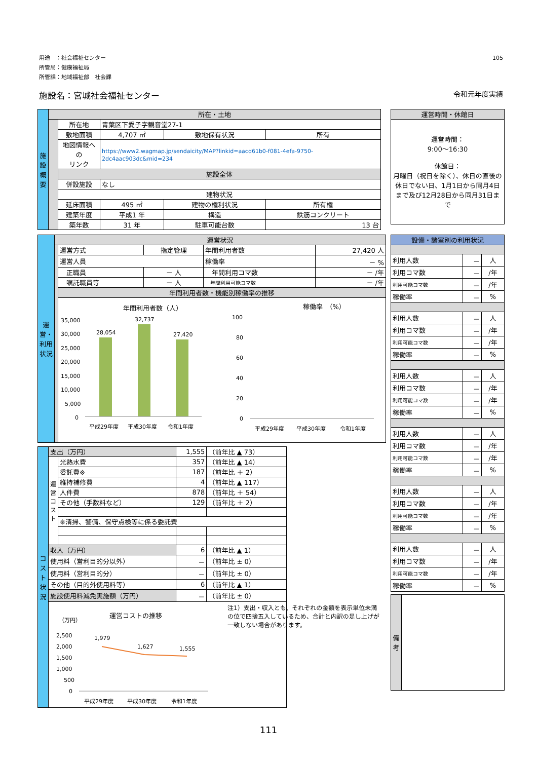105 用途　：社会福祉センター
所管局：健康福祉局
所管課：地域福祉部　社会課
施設名：宮城社会福祉センター 令和元年度実績
| 施設概要 | 所在・土地 | | | | |
| | | 所在地 | 青葉区下愛子字観音堂27-1 | | |
| | | 敷地面積 | 4,707 ㎡ | 敷地保有状況 | 所有 |
| | | 地図情報への リンク | https://www2.wagmap.jp/sendaicity/MAP?linkid=aacd61b0-f081-4efa-9750-2dc4aac903dc&mid=234 | | |
| | | 施設全体 | | | |
| | | 併設施設 | なし | | |
| | | 建物状況 | | | |
| | | 延床面積 | 495 ㎡ | 建物の権利状況 | 所有権 |
| | | 建築年度 | 平成1 年 | 構造 | 鉄筋コンクリート |
| | | 築年数 | 31 年 | 駐車可能台数 | 13 台 |
| 運営時間・休館日 |
| 運営時間： 9:00～16:30 休館日： 月曜日（祝日を除く）、休日の直後の休日でない日、1月1日から同月4日まで及び12月28日から同月31日まで |
| 運営・利用状況 | 運営状況 | | | | |
| | | 運営方式 | 指定管理 | 年間利用者数 | 27,420 人 |
| | | 運営人員 | | 稼働率 | － % |
| | | 正職員 | － 人 | 年間利用コマ数 | － /年 |
| | | 嘱託職員等 | － 人 | 年間利用可能コマ数 | － /年 |
| | | 年間利用者数・機能別稼働率の推移 | | | |
| | | 年間利用者数（人） 稼働率 （%） 35,000 30,000 25,000 20,000 15,000 10,000 5,000 0 28,054 32,737 27,420 平成29年度 平成30年度 令和1年度 100 80 60 40 20 0 平成29年度 平成30年度 令和1年度 | | | |
| 設備・諸室別の利用状況 | | |
| 利用人数 | － | 人 |
| 利用コマ数 | － | /年 |
| 利用可能コマ数 | － | /年 |
| 稼働率 | － | % |
| 利用人数 | － | 人 |
| 利用コマ数 | － | /年 |
| 利用可能コマ数 | － | /年 |
| 稼働率 | － | % |
| 利用人数 | － | 人 |
| 利用コマ数 | － | /年 |
| 利用可能コマ数 | － | /年 |
| 稼働率 | － | % |
| 利用人数 | － | 人 |
| 利用コマ数 | － | /年 |
| 利用可能コマ数 | － | /年 |
| 稼働率 | － | % |
| 利用人数 | － | 人 |
| 利用コマ数 | － | /年 |
| 利用可能コマ数 | － | /年 |
| 稼働率 | － | % |
| 利用人数 | － | 人 |
| 利用コマ数 | － | /年 |
| 利用可能コマ数 | － | /年 |
| 稼働率 | － | % |
| コスト状況 | 支出（万円） | | 1,555 | （前年比 ▲ 73） |
| | 運営コスト | 光熱水費 | 357 | （前年比 ▲ 14） |
| | | 委託費※ | 187 | （前年比 ＋ 2） |
| | | 維持補修費 | 4 | （前年比 ▲ 117） |
| | | 人件費 | 878 | （前年比 ＋ 54） |
| | | その他（手数料など） | 129 | （前年比 ＋ 2） |
| | | ※清掃、警備、保守点検等に係る委託費 | | |
| | 収入（万円） | | 6 | （前年比 ▲ 1） |
| | 使用料（営利目的分以外） | | － | （前年比 ± 0） |
| | 使用料（営利目的分） | | － | （前年比 ± 0） |
| | その他（目的外使用料等） | | 6 | （前年比 ▲ 1） |
| | 施設使用料減免実施額（万円） | | － | （前年比 ± 0） |
| | （万円） 運営コストの推移 2,500 2,000 1,500 1,000 500 0 1,979 1,627 1,555 平成29年度 平成30年度 令和1年度 | | | |
注1）支出・収入とも、それぞれの金額を表示単位未満の位で四捨五入しているため、合計と内訳の足し上げが一致しない場合があります。
| 備考 | |
111